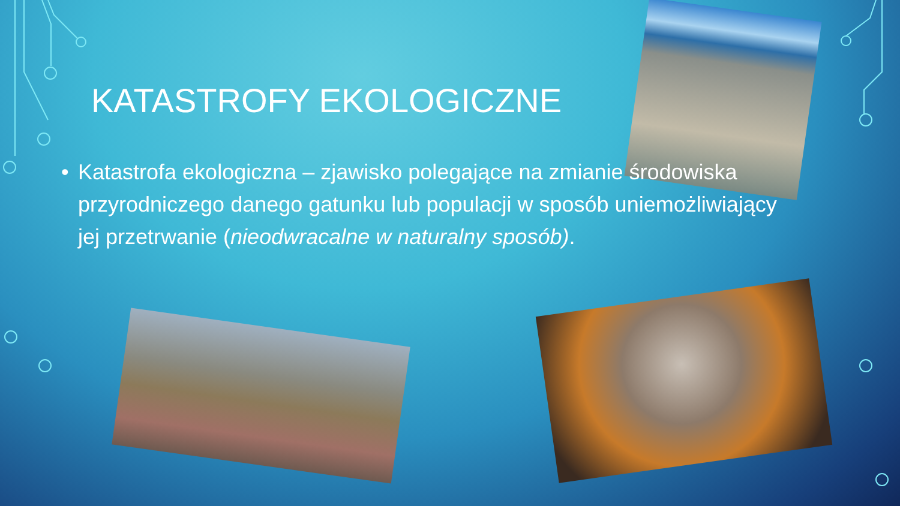KATASTROFY EKOLOGICZNE
• Katastrofa ekologiczna – zjawisko polegające na zmianie środowiska przyrodniczego danego gatunku lub populacji w sposób uniemożliwiający jej przetrwanie (nieodwracalne w naturalny sposób).